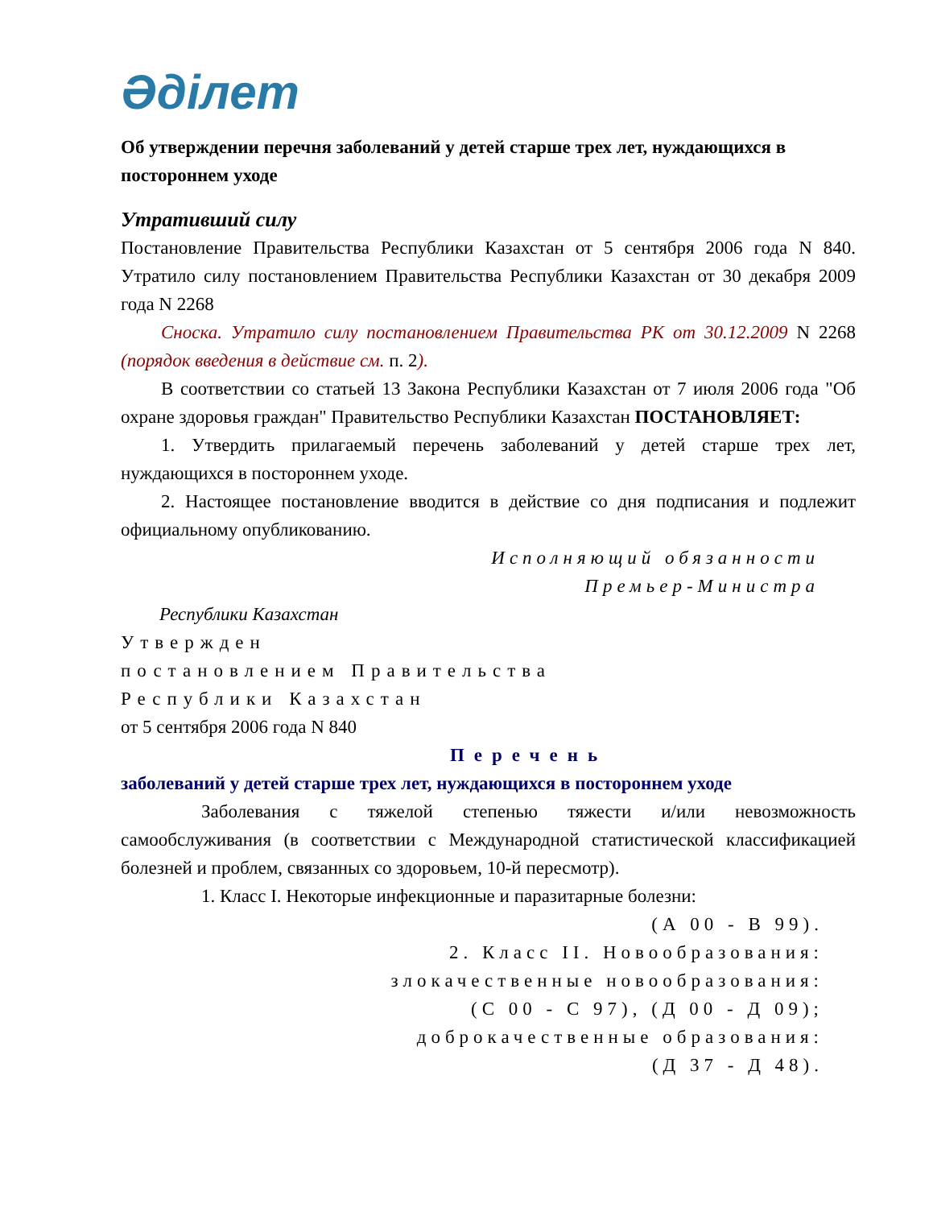Әділет
Об утверждении перечня заболеваний у детей старше трех лет, нуждающихся в постороннем уходе
Утративший силу
Постановление Правительства Республики Казахстан от 5 сентября 2006 года N 840. Утратило силу постановлением Правительства Республики Казахстан от 30 декабря 2009 года N 2268
Сноска. Утратило силу постановлением Правительства РК от 30.12.2009 N 2268 (порядок введения в действие см. п. 2).
В соответствии со статьей 13 Закона Республики Казахстан от 7 июля 2006 года "Об охране здоровья граждан" Правительство Республики Казахстан ПОСТАНОВЛЯЕТ:
1. Утвердить прилагаемый перечень заболеваний у детей старше трех лет, нуждающихся в постороннем уходе.
2. Настоящее постановление вводится в действие со дня подписания и подлежит официальному опубликованию.
Исполняющий обязанности
Премьер-Министра
Республики Казахстан
Утвержден
постановлением Правительства
Республики Казахстан
от 5 сентября 2006 года N 840
Перечень
заболеваний у детей старше трех лет, нуждающихся в постороннем уходе
Заболевания с тяжелой степенью тяжести и/или невозможность самообслуживания (в соответствии с Международной статистической классификацией болезней и проблем, связанных со здоровьем, 10-й пересмотр).
1. Класс I. Некоторые инфекционные и паразитарные болезни:
(А 00 - В 99).
2. Класс II. Новообразования:
злокачественные новообразования:
(С 00 - С 97), (Д 00 - Д 09);
доброкачественные образования:
(Д 37 - Д 48).